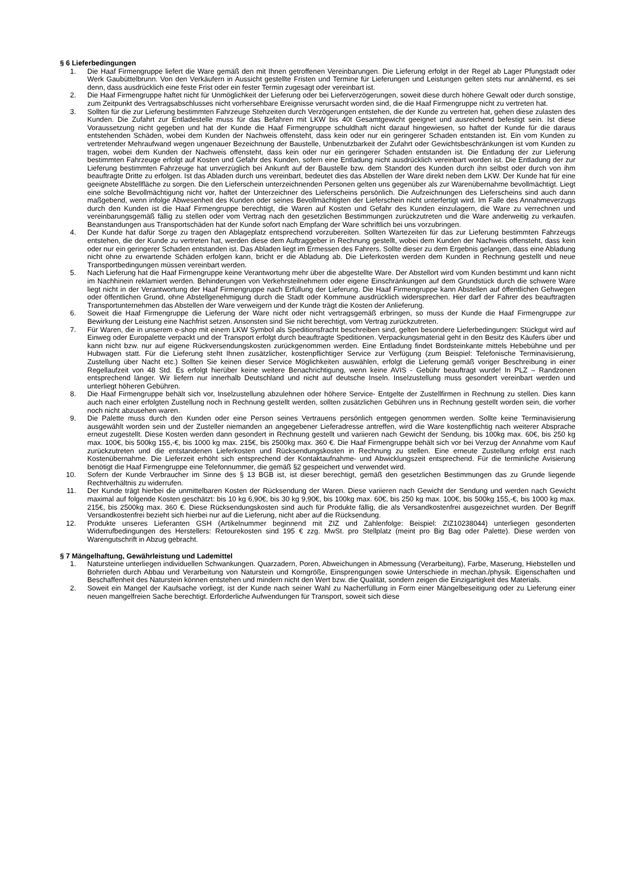§ 6 Lieferbedingungen
1. Die Haaf Firmengruppe liefert die Ware gemäß den mit Ihnen getroffenen Vereinbarungen. Die Lieferung erfolgt in der Regel ab Lager Pfungstadt oder Werk Gaubüttelbrunn. Von den Verkäufern in Aussicht gestellte Fristen und Termine für Lieferungen und Leistungen gelten stets nur annähernd, es sei denn, dass ausdrücklich eine feste Frist oder ein fester Termin zugesagt oder vereinbart ist.
2. Die Haaf Firmengruppe haftet nicht für Unmöglichkeit der Lieferung oder bei Lieferverzögerungen, soweit diese durch höhere Gewalt oder durch sonstige, zum Zeitpunkt des Vertragsabschlusses nicht vorhersehbare Ereignisse verursacht worden sind, die die Haaf Firmengruppe nicht zu vertreten hat.
3. Sollten für die zur Lieferung bestimmten Fahrzeuge Stehzeiten durch Verzögerungen entstehen, die der Kunde zu vertreten hat, gehen diese zulasten des Kunden. Die Zufahrt zur Entladestelle muss für das Befahren mit LKW bis 40t Gesamtgewicht geeignet und ausreichend befestigt sein. Ist diese Voraussetzung nicht gegeben und hat der Kunde die Haaf Firmengruppe schuldhaft nicht darauf hingewiesen, so haftet der Kunde für die daraus entstehenden Schäden, wobei dem Kunden der Nachweis offensteht, dass kein oder nur ein geringerer Schaden entstanden ist. Ein vom Kunden zu vertretender Mehraufwand wegen ungenauer Bezeichnung der Baustelle, Unbenutzbarkeit der Zufahrt oder Gewichtsbeschränkungen ist vom Kunden zu tragen, wobei dem Kunden der Nachweis offensteht, dass kein oder nur ein geringerer Schaden entstanden ist. Die Entladung der zur Lieferung bestimmten Fahrzeuge erfolgt auf Kosten und Gefahr des Kunden, sofern eine Entladung nicht ausdrücklich vereinbart worden ist. Die Entladung der zur Lieferung bestimmten Fahrzeuge hat unverzüglich bei Ankunft auf der Baustelle bzw. dem Standort des Kunden durch ihn selbst oder durch von ihm beauftragte Dritte zu erfolgen. Ist das Abladen durch uns vereinbart, bedeutet dies das Abstellen der Ware direkt neben dem LKW. Der Kunde hat für eine geeignete Abstellfläche zu sorgen. Die den Lieferschein unterzeichnenden Personen gelten uns gegenüber als zur Warenübernahme bevollmächtigt. Liegt eine solche Bevollmächtigung nicht vor, haftet der Unterzeichner des Lieferscheins persönlich. Die Aufzeichnungen des Lieferscheins sind auch dann maßgebend, wenn infolge Abwesenheit des Kunden oder seines Bevollmächtigten der Lieferschein nicht unterfertigt wird. Im Falle des Annahmeverzugs durch den Kunden ist die Haaf Firmengruppe berechtigt, die Waren auf Kosten und Gefahr des Kunden einzulagern, die Ware zu verrechnen und vereinbarungsgemäß fällig zu stellen oder vom Vertrag nach den gesetzlichen Bestimmungen zurückzutreten und die Ware anderweitig zu verkaufen. Beanstandungen aus Transportschäden hat der Kunde sofort nach Empfang der Ware schriftlich bei uns vorzubringen.
4. Der Kunde hat dafür Sorge zu tragen den Ablageplatz entsprechend vorzubereiten. Sollten Wartezeiten für das zur Lieferung bestimmten Fahrzeugs entstehen, die der Kunde zu vertreten hat, werden diese dem Auftraggeber in Rechnung gestellt, wobei dem Kunden der Nachweis offensteht, dass kein oder nur ein geringerer Schaden entstanden ist. Das Abladen liegt im Ermessen des Fahrers. Sollte dieser zu dem Ergebnis gelangen, dass eine Abladung nicht ohne zu erwartende Schäden erfolgen kann, bricht er die Abladung ab. Die Lieferkosten werden dem Kunden in Rechnung gestellt und neue Transportbedingungen müssen vereinbart werden.
5. Nach Lieferung hat die Haaf Firmengruppe keine Verantwortung mehr über die abgestellte Ware. Der Abstellort wird vom Kunden bestimmt und kann nicht im Nachhinein reklamiert werden. Behinderungen von Verkehrsteilnehmern oder eigene Einschränkungen auf dem Grundstück durch die schwere Ware liegt nicht in der Verantwortung der Haaf Firmengruppe nach Erfüllung der Lieferung. Die Haaf Firmengruppe kann Abstellen auf öffentlichen Gehwegen oder öffentlichen Grund, ohne Abstellgenehmigung durch die Stadt oder Kommune ausdrücklich widersprechen. Hier darf der Fahrer des beauftragten Transportunternehmen das Abstellen der Ware verweigern und der Kunde trägt die Kosten der Anlieferung.
6. Soweit die Haaf Firmengruppe die Lieferung der Ware nicht oder nicht vertragsgemäß erbringen, so muss der Kunde die Haaf Firmengruppe zur Bewirkung der Leistung eine Nachfrist setzen. Ansonsten sind Sie nicht berechtigt, vom Vertrag zurückzutreten.
7. Für Waren, die in unserem e-shop mit einem LKW Symbol als Speditionsfracht beschreiben sind, gelten besondere Lieferbedingungen: Stückgut wird auf Einweg oder Europalette verpackt und der Transport erfolgt durch beauftragte Speditionen. Verpackungsmaterial geht in den Besitz des Käufers über und kann nicht bzw. nur auf eigene Rückversendungskosten zurückgenommen werden. Eine Entladung findet Bordsteinkante mittels Hebebühne und per Hubwagen statt. Für die Lieferung steht Ihnen zusätzlicher, kostenpflichtiger Service zur Verfügung (zum Beispiel: Telefonische Terminavisierung, Zustellung über Nacht etc.) Sollten Sie keinen dieser Service Möglichkeiten auswählen, erfolgt die Lieferung gemäß voriger Beschreibung in einer Regellaufzeit von 48 Std. Es erfolgt hierüber keine weitere Benachrichtigung, wenn keine AVIS - Gebühr beauftragt wurde! In PLZ – Randzonen entsprechend länger. Wir liefern nur innerhalb Deutschland und nicht auf deutsche Inseln. Inselzustellung muss gesondert vereinbart werden und unterliegt höheren Gebühren.
8. Die Haaf Firmengruppe behält sich vor, Inselzustellung abzulehnen oder höhere Service- Entgelte der Zustellfirmen in Rechnung zu stellen. Dies kann auch nach einer erfolgten Zustellung noch in Rechnung gestellt werden, sollten zusätzlichen Gebühren uns in Rechnung gestellt worden sein, die vorher noch nicht abzusehen waren.
9. Die Palette muss durch den Kunden oder eine Person seines Vertrauens persönlich entgegen genommen werden. Sollte keine Terminavisierung ausgewählt worden sein und der Zusteller niemanden an angegebener Lieferadresse antreffen, wird die Ware kostenpflichtig nach weiterer Absprache erneut zugestellt. Diese Kosten werden dann gesondert in Rechnung gestellt und variieren nach Gewicht der Sendung, bis 100kg max. 60€, bis 250 kg max. 100€, bis 500kg 155,-€, bis 1000 kg max. 215€, bis 2500kg max. 360 €. Die Haaf Firmengruppe behält sich vor bei Verzug der Annahme vom Kauf zurückzutreten und die entstandenen Lieferkosten und Rücksendungskosten in Rechnung zu stellen. Eine erneute Zustellung erfolgt erst nach Kostenübernahme. Die Lieferzeit erhöht sich entsprechend der Kontaktaufnahme- und Abwicklungszeit entsprechend. Für die terminliche Avisierung benötigt die Haaf Firmengruppe eine Telefonnummer, die gemäß §2 gespeichert und verwendet wird.
10. Sofern der Kunde Verbraucher im Sinne des § 13 BGB ist, ist dieser berechtigt, gemäß den gesetzlichen Bestimmungen das zu Grunde liegende Rechtverhältnis zu widerrufen.
11. Der Kunde trägt hierbei die unmittelbaren Kosten der Rücksendung der Waren. Diese variieren nach Gewicht der Sendung und werden nach Gewicht maximal auf folgende Kosten geschätzt: bis 10 kg 6,90€, bis 30 kg 9,90€, bis 100kg max. 60€, bis 250 kg max. 100€, bis 500kg 155,-€, bis 1000 kg max. 215€, bis 2500kg max. 360 €. Diese Rücksendungskosten sind auch für Produkte fällig, die als Versandkostenfrei ausgezeichnet wurden. Der Begriff Versandkostenfrei bezieht sich hierbei nur auf die Lieferung, nicht aber auf die Rücksendung.
12. Produkte unseres Lieferanten GSH (Artikelnummer beginnend mit ZIZ und Zahlenfolge: Beispiel: ZIZ10238044) unterliegen gesonderten Widerrufbedingungen des Herstellers: Retourekosten sind 195 € zzg. MwSt. pro Stellplatz (meint pro Big Bag oder Palette). Diese werden von Warengutschrift in Abzug gebracht.
§ 7 Mängelhaftung, Gewährleistung und Lademittel
1. Natursteine unterliegen individuellen Schwankungen. Quarzadern, Poren, Abweichungen in Abmessung (Verarbeitung), Farbe, Maserung, Hiebstellen und Bohrriefen durch Abbau und Verarbeitung von Naturstein und Korngröße, Einsprengungen sowie Unterschiede in mechan./physik. Eigenschaften und Beschaffenheit des Naturstein können entstehen und mindern nicht den Wert bzw. die Qualität, sondern zeigen die Einzigartigkeit des Materials.
2. Soweit ein Mangel der Kaufsache vorliegt, ist der Kunde nach seiner Wahl zu Nacherfüllung in Form einer Mängelbeseitigung oder zu Lieferung einer neuen mangelfreien Sache berechtigt. Erforderliche Aufwendungen für Transport, soweit sich diese